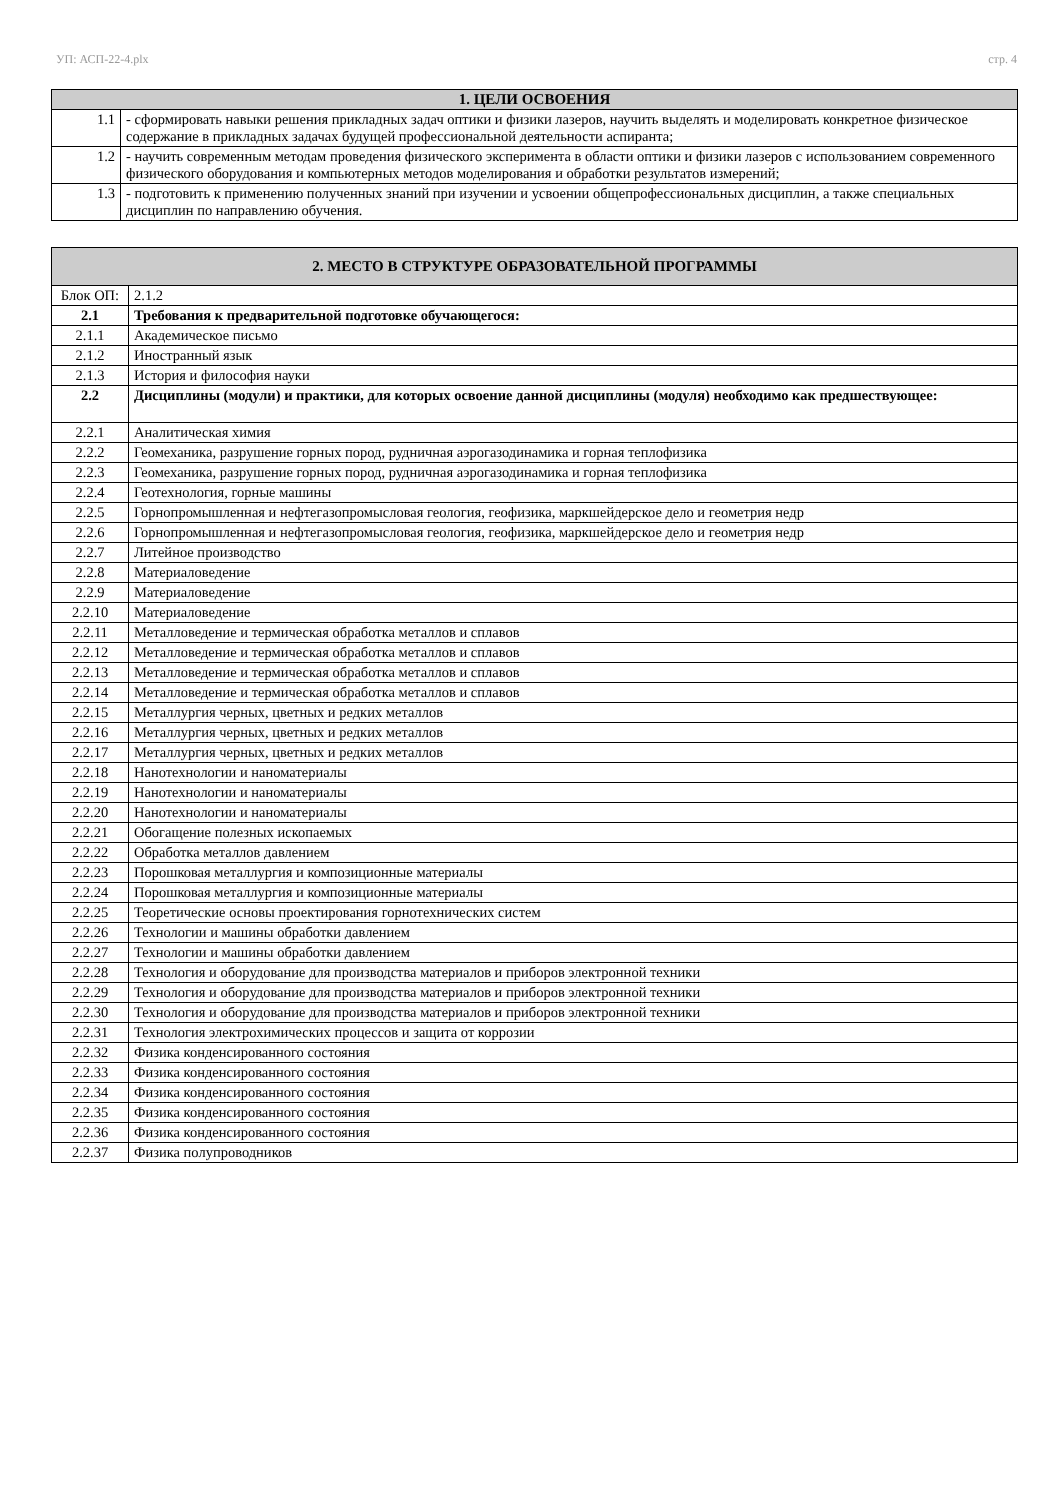УП: АСП-22-4.plx стр. 4
| 1. ЦЕЛИ ОСВОЕНИЯ | |
| --- | --- |
| 1.1 | - сформировать навыки решения прикладных задач оптики и физики лазеров, научить выделять и моделировать конкретное физическое содержание в прикладных задачах будущей профессиональной деятельности аспиранта; |
| 1.2 | - научить современным методам проведения физического эксперимента в области оптики и физики лазеров с использованием современного физического оборудования и компьютерных методов моделирования и обработки результатов измерений; |
| 1.3 | - подготовить к применению полученных знаний при изучении и усвоении общепрофессиональных дисциплин, а также специальных дисциплин по направлению обучения. |
| 2. МЕСТО В СТРУКТУРЕ ОБРАЗОВАТЕЛЬНОЙ ПРОГРАММЫ | | |
| --- | --- | --- |
| Блок ОП: | | 2.1.2 |
| 2.1 | Требования к предварительной подготовке обучающегося: | |
| 2.1.1 | Академическое письмо | |
| 2.1.2 | Иностранный язык | |
| 2.1.3 | История и философия науки | |
| 2.2 | Дисциплины (модули) и практики, для которых освоение данной дисциплины (модуля) необходимо как предшествующее: | |
| 2.2.1 | Аналитическая химия | |
| 2.2.2 | Геомеханика, разрушение горных пород, рудничная аэрогазодинамика и горная теплофизика | |
| 2.2.3 | Геомеханика, разрушение горных пород, рудничная аэрогазодинамика и горная теплофизика | |
| 2.2.4 | Геотехнология, горные машины | |
| 2.2.5 | Горнопромышленная и нефтегазопромысловая геология, геофизика, маркшейдерское дело и геометрия недр | |
| 2.2.6 | Горнопромышленная и нефтегазопромысловая геология, геофизика, маркшейдерское дело и геометрия недр | |
| 2.2.7 | Литейное производство | |
| 2.2.8 | Материаловедение | |
| 2.2.9 | Материаловедение | |
| 2.2.10 | Материаловедение | |
| 2.2.11 | Металловедение и термическая обработка металлов и сплавов | |
| 2.2.12 | Металловедение и термическая обработка металлов и сплавов | |
| 2.2.13 | Металловедение и термическая обработка металлов и сплавов | |
| 2.2.14 | Металловедение и термическая обработка металлов и сплавов | |
| 2.2.15 | Металлургия черных, цветных и редких металлов | |
| 2.2.16 | Металлургия черных, цветных и редких металлов | |
| 2.2.17 | Металлургия черных, цветных и редких металлов | |
| 2.2.18 | Нанотехнологии и наноматериалы | |
| 2.2.19 | Нанотехнологии и наноматериалы | |
| 2.2.20 | Нанотехнологии и наноматериалы | |
| 2.2.21 | Обогащение полезных ископаемых | |
| 2.2.22 | Обработка металлов давлением | |
| 2.2.23 | Порошковая металлургия и композиционные материалы | |
| 2.2.24 | Порошковая металлургия и композиционные материалы | |
| 2.2.25 | Теоретические основы проектирования горнотехнических систем | |
| 2.2.26 | Технологии и машины обработки давлением | |
| 2.2.27 | Технологии и машины обработки давлением | |
| 2.2.28 | Технология и оборудование для производства материалов и приборов электронной техники | |
| 2.2.29 | Технология и оборудование для производства материалов и приборов электронной техники | |
| 2.2.30 | Технология и оборудование для производства материалов и приборов электронной техники | |
| 2.2.31 | Технология электрохимических процессов и защита от коррозии | |
| 2.2.32 | Физика конденсированного состояния | |
| 2.2.33 | Физика конденсированного состояния | |
| 2.2.34 | Физика конденсированного состояния | |
| 2.2.35 | Физика конденсированного состояния | |
| 2.2.36 | Физика конденсированного состояния | |
| 2.2.37 | Физика полупроводников | |